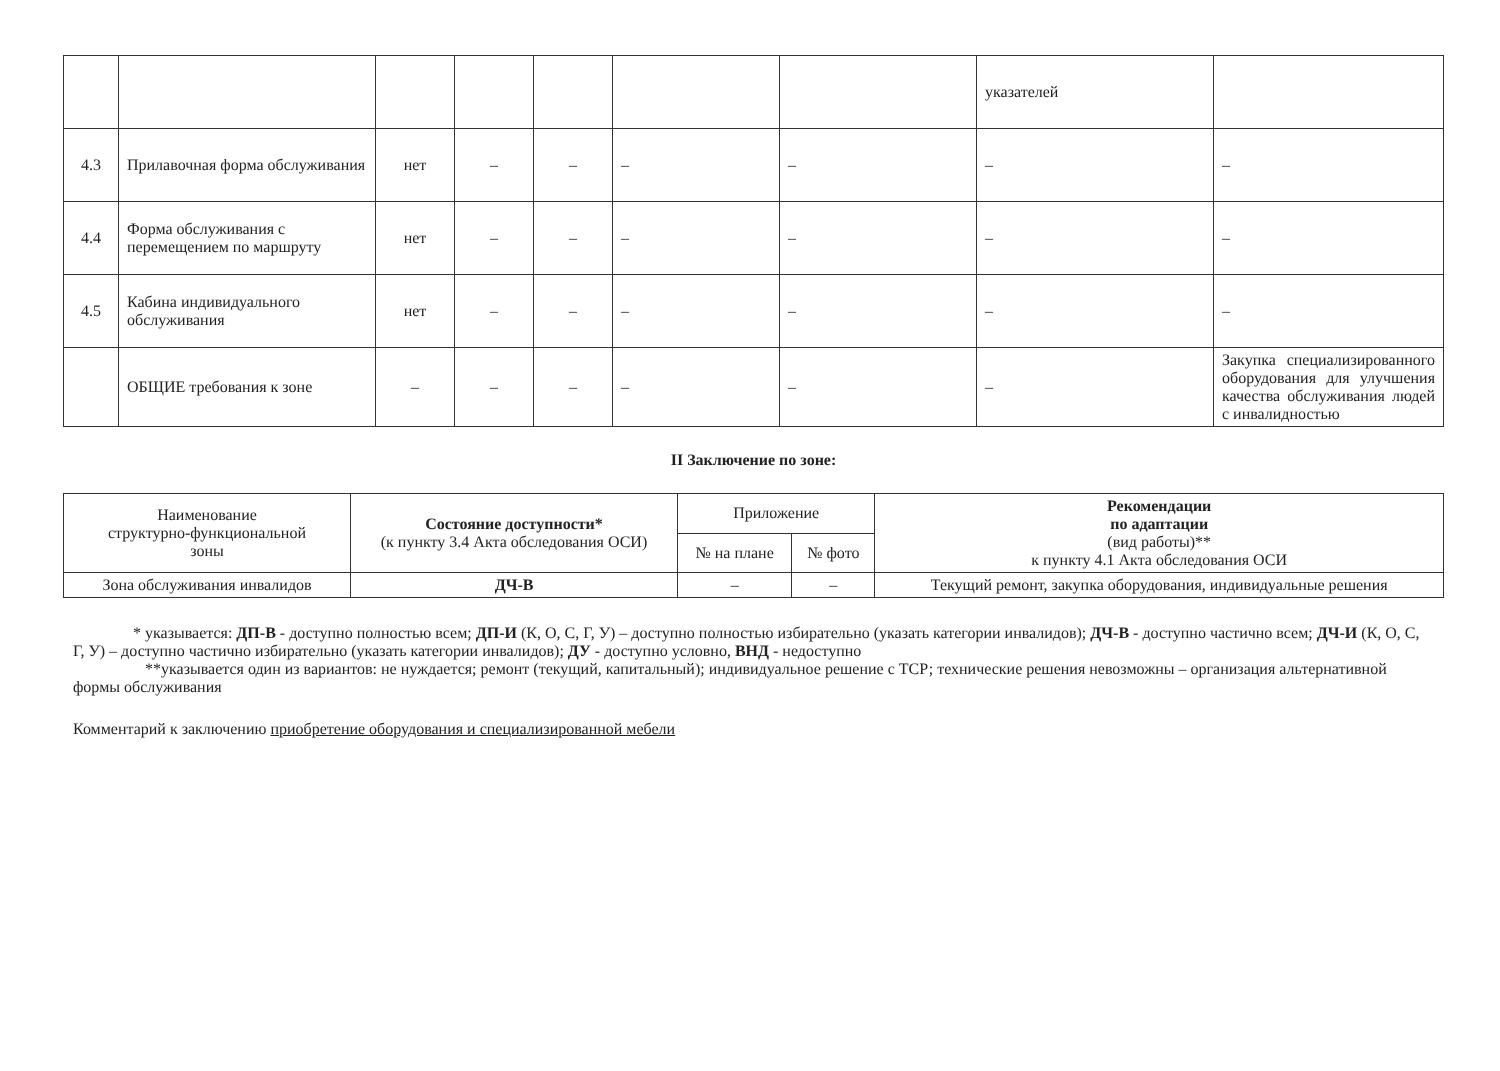| | | | | | | | указателей | |
| 4.3 | Прилавочная форма обслуживания | нет | – | – | – | – | – | – |
| 4.4 | Форма обслуживания с перемещением по маршруту | нет | – | – | – | – | – | – |
| 4.5 | Кабина индивидуального обслуживания | нет | – | – | – | – | – | – |
| | ОБЩИЕ требования к зоне | – | – | – | – | – | – | Закупка специализированного оборудования для улучшения качества обслуживания людей с инвалидностью |
II Заключение по зоне:
| Наименование структурно-функциональной зоны | Состояние доступности* (к пункту 3.4 Акта обследования ОСИ) | Приложение | | Рекомендации по адаптации (вид работы)** к пункту 4.1 Акта обследования ОСИ |
| --- | --- | --- | --- | --- |
| | | № на плане | № фото | |
| Зона обслуживания инвалидов | ДЧ-В | – | – | Текущий ремонт, закупка оборудования, индивидуальные решения |
* указывается: ДП-В - доступно полностью всем; ДП-И (К, О, С, Г, У) – доступно полностью избирательно (указать категории инвалидов); ДЧ-В - доступно частично всем; ДЧ-И (К, О, С, Г, У) – доступно частично избирательно (указать категории инвалидов); ДУ - доступно условно, ВНД - недоступно
**указывается один из вариантов: не нуждается; ремонт (текущий, капитальный); индивидуальное решение с ТСР; технические решения невозможны – организация альтернативной формы обслуживания
Комментарий к заключению приобретение оборудования и специализированной мебели